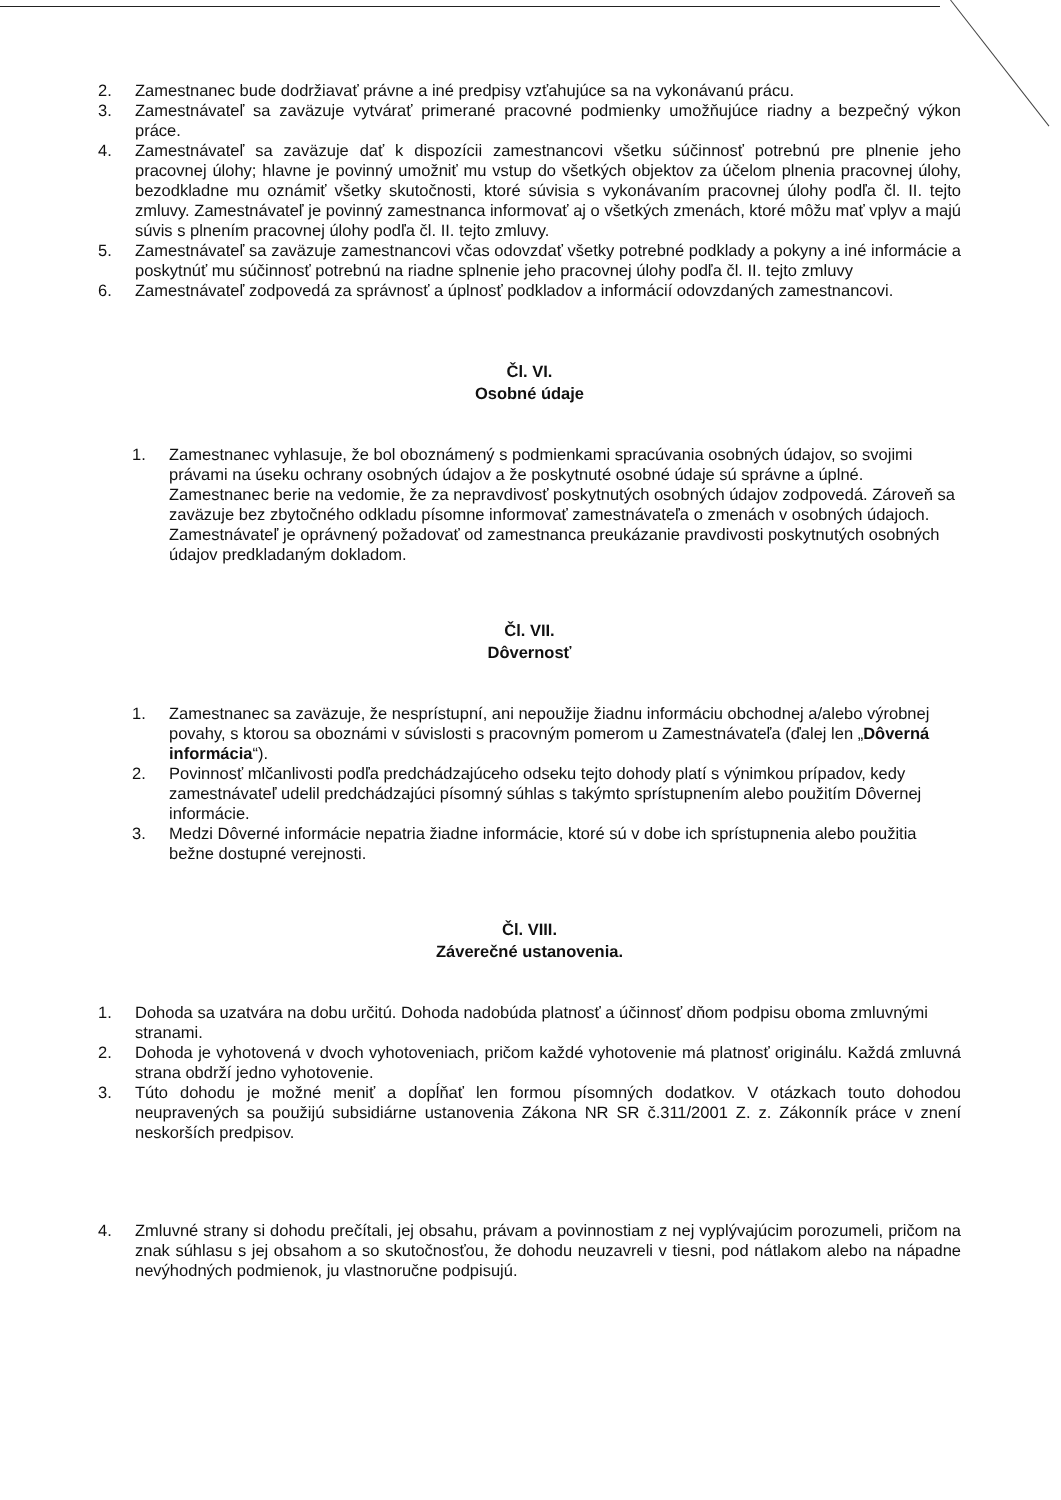2. Zamestnanec bude dodržiavať právne a iné predpisy vzťahujúce sa na vykonávanú prácu.
3. Zamestnávateľ sa zaväzuje vytvárať primerané pracovné podmienky umožňujúce riadny a bezpečný výkon práce.
4. Zamestnávateľ sa zaväzuje dať k dispozícii zamestnancovi všetku súčinnosť potrebnú pre plnenie jeho pracovnej úlohy; hlavne je povinný umožniť mu vstup do všetkých objektov za účelom plnenia pracovnej úlohy, bezodkladne mu oznámiť všetky skutočnosti, ktoré súvisia s vykonávaním pracovnej úlohy podľa čl. II. tejto zmluvy. Zamestnávateľ je povinný zamestnanca informovať aj o všetkých zmenách, ktoré môžu mať vplyv a majú súvis s plnením pracovnej úlohy podľa čl. II. tejto zmluvy.
5. Zamestnávateľ sa zaväzuje zamestnancovi včas odovzdať všetky potrebné podklady a pokyny a iné informácie a poskytnúť mu súčinnosť potrebnú na riadne splnenie jeho pracovnej úlohy podľa čl. II. tejto zmluvy
6. Zamestnávateľ zodpovedá za správnosť a úplnosť podkladov a informácií odovzdaných zamestnancovi.
Čl. VI.
Osobné údaje
1. Zamestnanec vyhlasuje, že bol oboznámený s podmienkami spracúvania osobných údajov, so svojimi právami na úseku ochrany osobných údajov a že poskytnuté osobné údaje sú správne a úplné. Zamestnanec berie na vedomie, že za nepravdivosť poskytnutých osobných údajov zodpovedá. Zároveň sa zaväzuje bez zbytočného odkladu písomne informovať zamestnávateľa o zmenách v osobných údajoch. Zamestnávateľ je oprávnený požadovať od zamestnanca preukázanie pravdivosti poskytnutých osobných údajov predkladaným dokladom.
Čl. VII.
Dôvernosť
1. Zamestnanec sa zaväzuje, že nesprístupní, ani nepoužije žiadnu informáciu obchodnej a/alebo výrobnej povahy, s ktorou sa oboznámi v súvislosti s pracovným pomerom u Zamestnávateľa (ďalej len „Dôverná informácia“).
2. Povinnosť mlčanlivosti podľa predchádzajúceho odseku tejto dohody platí s výnimkou prípadov, kedy zamestnávateľ udelil predchádzajúci písomný súhlas s takýmto sprístupnením alebo použitím Dôvernej informácie.
3. Medzi Dôverné informácie nepatria žiadne informácie, ktoré sú v dobe ich sprístupnenia alebo použitia bežne dostupné verejnosti.
Čl. VIII.
Záverečné ustanovenia.
1. Dohoda sa uzatvára na dobu určitú. Dohoda nadobúda platnosť a účinnosť dňom podpisu oboma zmluvnými stranami.
2. Dohoda je vyhotovená v dvoch vyhotoveniach, pričom každé vyhotovenie má platnosť originálu. Každá zmluvná strana obdrží jedno vyhotovenie.
3. Túto dohodu je možné meniť a dopĺňať len formou písomných dodatkov. V otázkach touto dohodou neupravených sa použijú subsidiárne ustanovenia Zákona NR SR č.311/2001 Z. z. Zákonník práce v znení neskorších predpisov.
4. Zmluvné strany si dohodu prečítali, jej obsahu, právam a povinnostiam z nej vyplývajúcim porozumeli, pričom na znak súhlasu s jej obsahom a so skutočnosťou, že dohodu neuzavreli v tiesni, pod nátlakom alebo na nápadne nevýhodných podmienok, ju vlastnoručne podpisujú.